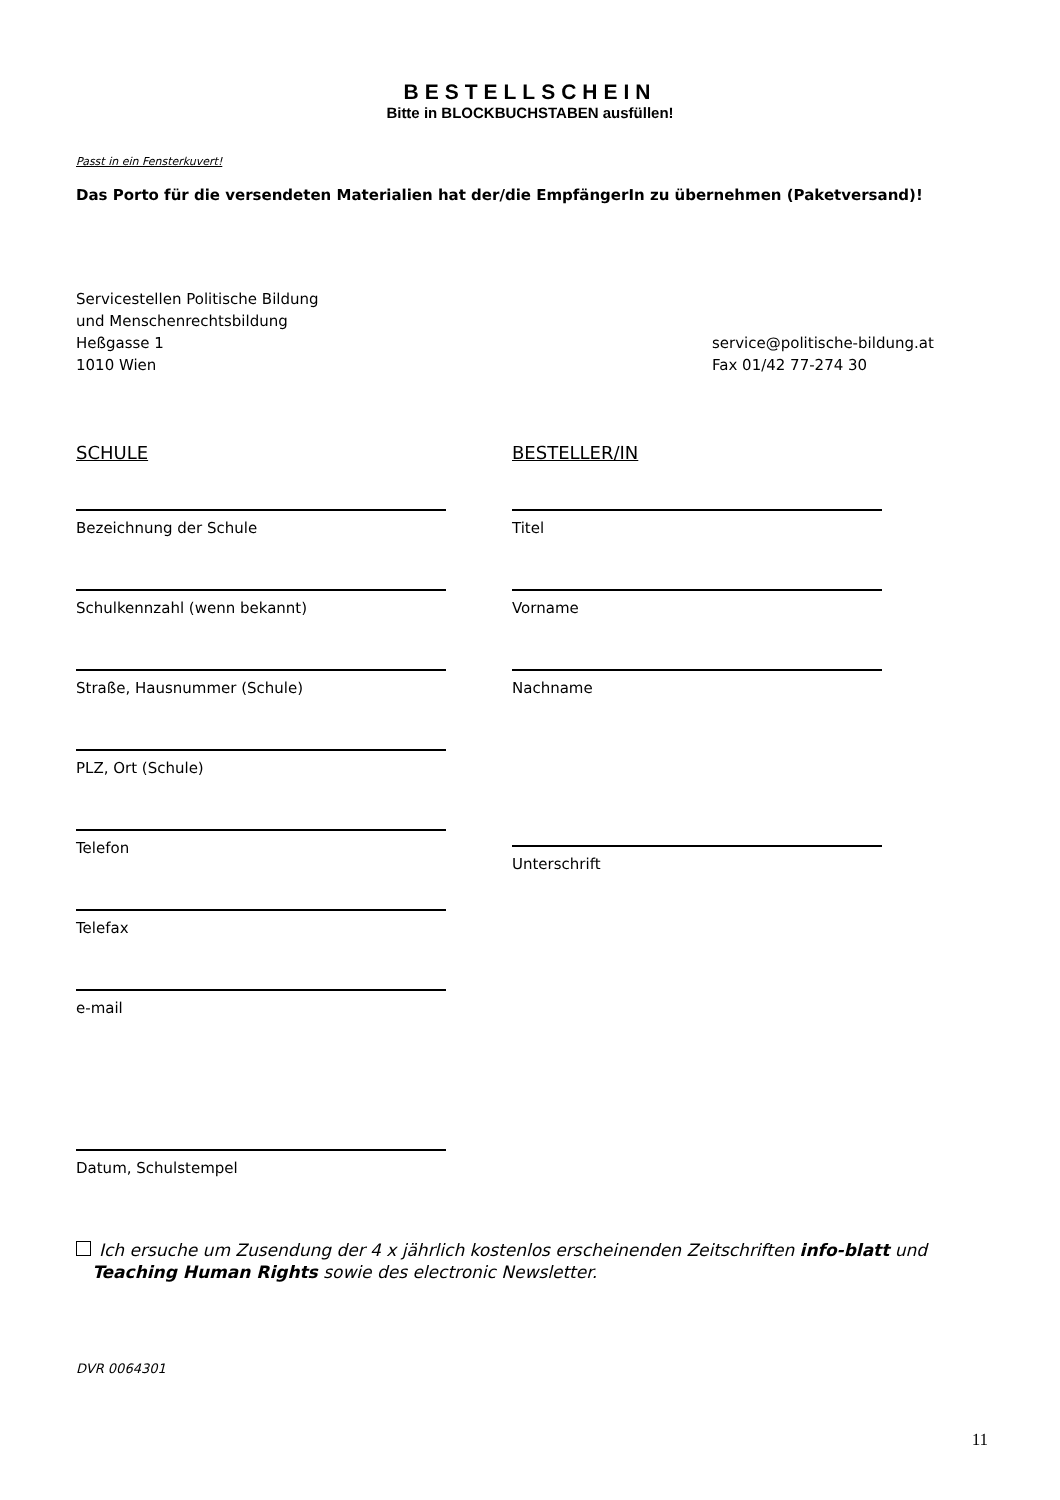BESTELLSCHEIN
Bitte in BLOCKBUCHSTABEN ausfüllen!
Passt in ein Fensterkuvert!
Das Porto für die versendeten Materialien hat der/die EmpfängerIn zu übernehmen (Paketversand)!
Servicestellen Politische Bildung
und Menschenrechtsbildung
Heßgasse 1
1010 Wien
service@politische-bildung.at
Fax 01/42 77-274 30
SCHULE
Bezeichnung der Schule
Schulkennzahl (wenn bekannt)
Straße, Hausnummer (Schule)
PLZ, Ort (Schule)
Telefon
Telefax
e-mail
Datum, Schulstempel
BESTELLER/IN
Titel
Vorname
Nachname
Unterschrift
Ich ersuche um Zusendung der 4 x jährlich kostenlos erscheinenden Zeitschriften info-blatt und
Teaching Human Rights sowie des electronic Newsletter.
DVR 0064301
11